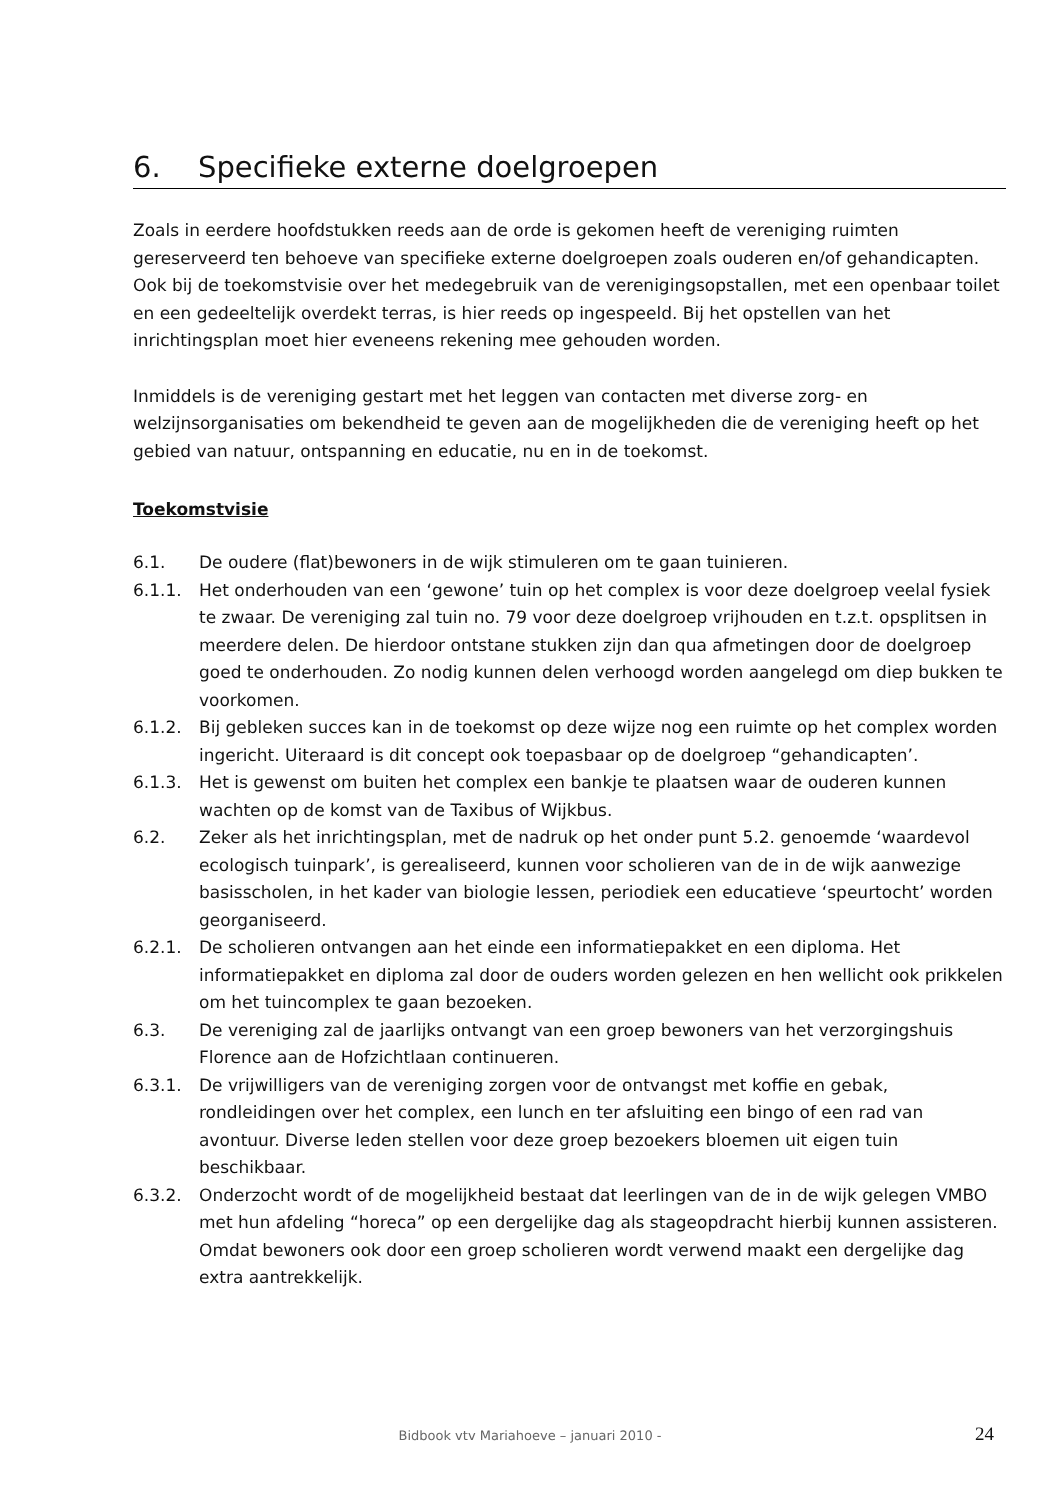6. Specifieke externe doelgroepen
Zoals in eerdere hoofdstukken reeds aan de orde is gekomen heeft de vereniging ruimten gereserveerd ten behoeve van specifieke externe doelgroepen zoals ouderen en/of gehandicapten. Ook bij de toekomstvisie over het medegebruik van de verenigingsopstallen, met een openbaar toilet en een gedeeltelijk overdekt terras, is hier reeds op ingespeeld. Bij het opstellen van het inrichtingsplan moet hier eveneens rekening mee gehouden worden.
Inmiddels is de vereniging gestart met het leggen van contacten met diverse zorg- en welzijnsorganisaties om bekendheid te geven aan de mogelijkheden die de vereniging heeft op het gebied van natuur, ontspanning en educatie, nu en in de toekomst.
Toekomstvisie
6.1. De oudere (flat)bewoners in de wijk stimuleren om te gaan tuinieren.
6.1.1. Het onderhouden van een ‘gewone’ tuin op het complex is voor deze doelgroep veelal fysiek te zwaar. De vereniging zal tuin no. 79 voor deze doelgroep vrijhouden en t.z.t. opsplitsen in meerdere delen. De hierdoor ontstane stukken zijn dan qua afmetingen door de doelgroep goed te onderhouden. Zo nodig kunnen delen verhoogd worden aangelegd om diep bukken te voorkomen.
6.1.2. Bij gebleken succes kan in de toekomst op deze wijze nog een ruimte op het complex worden ingericht. Uiteraard is dit concept ook toepasbaar op de doelgroep “gehandicapten’.
6.1.3. Het is gewenst om buiten het complex een bankje te plaatsen waar de ouderen kunnen wachten op de komst van de Taxibus of Wijkbus.
6.2. Zeker als het inrichtingsplan, met de nadruk op het onder punt 5.2. genoemde ‘waardevol ecologisch tuinpark’, is gerealiseerd, kunnen voor scholieren van de in de wijk aanwezige basisscholen, in het kader van biologie lessen, periodiek een educatieve ‘speurtocht’ worden georganiseerd.
6.2.1. De scholieren ontvangen aan het einde een informatiepakket en een diploma. Het informatiepakket en diploma zal door de ouders worden gelezen en hen wellicht ook prikkelen om het tuincomplex te gaan bezoeken.
6.3. De vereniging zal de jaarlijks ontvangt van een groep bewoners van het verzorgingshuis Florence aan de Hofzichtlaan continueren.
6.3.1. De vrijwilligers van de vereniging zorgen voor de ontvangst met koffie en gebak, rondleidingen over het complex, een lunch en ter afsluiting een bingo of een rad van avontuur. Diverse leden stellen voor deze groep bezoekers bloemen uit eigen tuin beschikbaar.
6.3.2. Onderzocht wordt of de mogelijkheid bestaat dat leerlingen van de in de wijk gelegen VMBO met hun afdeling “horeca” op een dergelijke dag als stageopdracht hierbij kunnen assisteren. Omdat bewoners ook door een groep scholieren wordt verwend maakt een dergelijke dag extra aantrekkelijk.
Bidbook vtv Mariahoeve – januari 2010 - 24